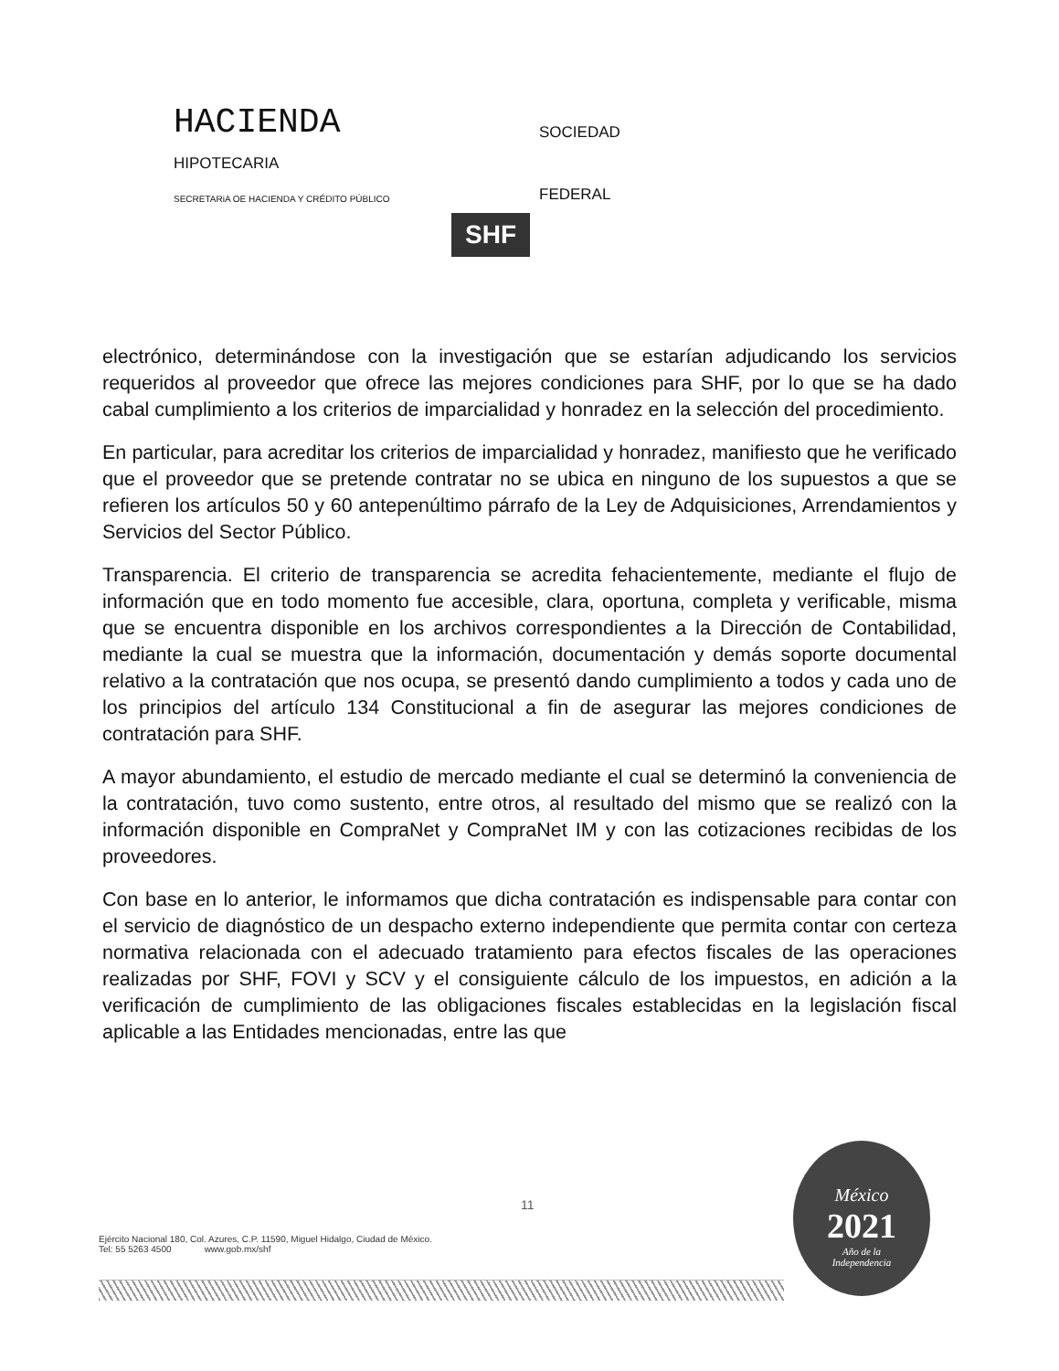HACIENDA
SOCIEDAD
HIPOTECARIA
SECRETARiA OE HACIENDA Y CRÉDITO PÚBLICO
FEDERAL
SHF
electrónico, determinándose con la investigación que se estarían adjudicando los servicios requeridos al proveedor que ofrece las mejores condiciones para SHF, por lo que se ha dado cabal cumplimiento a los criterios de imparcialidad y honradez en la selección del procedimiento.
En particular, para acreditar los criterios de imparcialidad y honradez, manifiesto que he verificado que el proveedor que se pretende contratar no se ubica en ninguno de los supuestos a que se refieren los artículos 50 y 60 antepenúltimo párrafo de la Ley de Adquisiciones, Arrendamientos y Servicios del Sector Público.
Transparencia. El criterio de transparencia se acredita fehacientemente, mediante el flujo de información que en todo momento fue accesible, clara, oportuna, completa y verificable, misma que se encuentra disponible en los archivos correspondientes a la Dirección de Contabilidad, mediante la cual se muestra que la información, documentación y demás soporte documental relativo a la contratación que nos ocupa, se presentó dando cumplimiento a todos y cada uno de los principios del artículo 134 Constitucional a fin de asegurar las mejores condiciones de contratación para SHF.
A mayor abundamiento, el estudio de mercado mediante el cual se determinó la conveniencia de la contratación, tuvo como sustento, entre otros, al resultado del mismo que se realizó con la información disponible en CompraNet y CompraNet IM y con las cotizaciones recibidas de los proveedores.
Con base en lo anterior, le informamos que dicha contratación es indispensable para contar con el servicio de diagnóstico de un despacho externo independiente que permita contar con certeza normativa relacionada con el adecuado tratamiento para efectos fiscales de las operaciones realizadas por SHF, FOVI y SCV y el consiguiente cálculo de los impuestos, en adición a la verificación de cumplimiento de las obligaciones fiscales establecidas en la legislación fiscal aplicable a las Entidades mencionadas, entre las que
11
Ejército Nacional 180, Col. Azures, C.P. 11590, Miguel Hidalgo, Ciudad de México.
Tel: 55 5263 4500 www.gob.mx/shf
México
2021
Año de la
Independencia